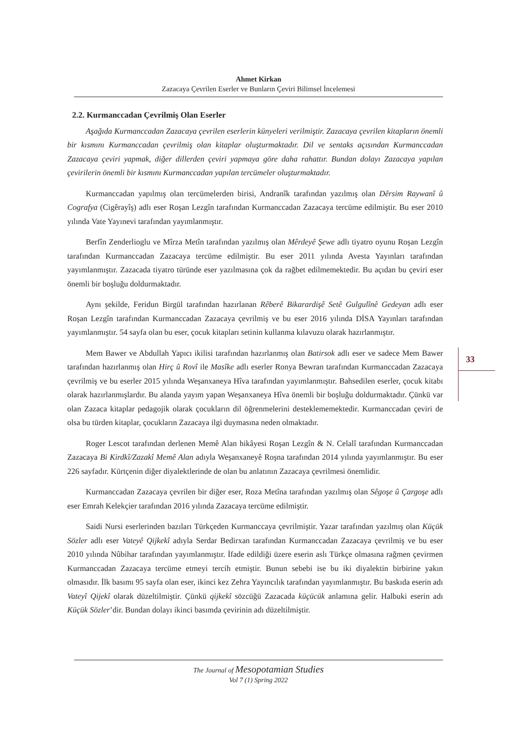Ahmet Kirkan
Zazacaya Çevrilen Eserler ve Bunların Çeviri Bilimsel İncelemesi
2.2. Kurmanccadan Çevrilmiş Olan Eserler
Aşağıda Kurmanccadan Zazacaya çevrilen eserlerin künyeleri verilmiştir. Zazacaya çevrilen kitapların önemli bir kısmını Kurmanccadan çevrilmiş olan kitaplar oluşturmaktadır. Dil ve sentaks açısından Kurmanccadan Zazacaya çeviri yapmak, diğer dillerden çeviri yapmaya göre daha rahattır. Bundan dolayı Zazacaya yapılan çevirilerin önemli bir kısmını Kurmanccadan yapılan tercümeler oluşturmaktadır.
Kurmanccadan yapılmış olan tercümelerden birisi, Andranîk tarafından yazılmış olan Dêrsim Raywanî û Cografya (Cigêrayîş) adlı eser Roşan Lezgîn tarafından Kurmanccadan Zazacaya tercüme edilmiştir. Bu eser 2010 yılında Vate Yayınevi tarafından yayımlanmıştır.
Berfîn Zenderlioglu ve Mîrza Metîn tarafından yazılmış olan Mêrdeyê Şewe adlı tiyatro oyunu Roşan Lezgîn tarafından Kurmanccadan Zazacaya tercüme edilmiştir. Bu eser 2011 yılında Avesta Yayınları tarafından yayımlanmıştır. Zazacada tiyatro türünde eser yazılmasına çok da rağbet edilmemektedir. Bu açıdan bu çeviri eser önemli bir boşluğu doldurmaktadır.
Aynı şekilde, Feridun Birgül tarafından hazırlanan Rêberê Bikarardişê Setê Gulgulînê Gedeyan adlı eser Roşan Lezgîn tarafından Kurmanccadan Zazacaya çevrilmiş ve bu eser 2016 yılında DİSA Yayınları tarafından yayımlanmıştır. 54 sayfa olan bu eser, çocuk kitapları setinin kullanma kılavuzu olarak hazırlanmıştır.
Mem Bawer ve Abdullah Yapıcı ikilisi tarafından hazırlanmış olan Batirsok adlı eser ve sadece Mem Bawer tarafından hazırlanmış olan Hirç û Rovî ile Masîke adlı eserler Ronya Bewran tarafından Kurmanccadan Zazacaya çevrilmiş ve bu eserler 2015 yılında Weşanxaneya Hîva tarafından yayımlanmıştır. Bahsedilen eserler, çocuk kitabı olarak hazırlanmışlardır. Bu alanda yayım yapan Weşanxaneya Hîva önemli bir boşluğu doldurmaktadır. Çünkü var olan Zazaca kitaplar pedagojik olarak çocukların dil öğrenmelerini desteklememektedir. Kurmanccadan çeviri de olsa bu türden kitaplar, çocukların Zazacaya ilgi duymasına neden olmaktadır.
Roger Lescot tarafından derlenen Memê Alan hikâyesi Roşan Lezgîn & N. Celalî tarafından Kurmanccadan Zazacaya Bi Kirdkî/Zazakî Memê Alan adıyla Weşanxaneyê Roşna tarafından 2014 yılında yayımlanmıştır. Bu eser 226 sayfadır. Kürtçenin diğer diyalektlerinde de olan bu anlatının Zazacaya çevrilmesi önemlidir.
Kurmanccadan Zazacaya çevrilen bir diğer eser, Roza Metîna tarafından yazılmış olan Sêgoşe û Çargoşe adlı eser Emrah Kelekçier tarafından 2016 yılında Zazacaya tercüme edilmiştir.
Saidi Nursi eserlerinden bazıları Türkçeden Kurmanccaya çevrilmiştir. Yazar tarafından yazılmış olan Küçük Sözler adlı eser Vateyê Qijkekî adıyla Serdar Bedirxan tarafından Kurmanccadan Zazacaya çevrilmiş ve bu eser 2010 yılında Nûbihar tarafından yayımlanmıştır. İfade edildiği üzere eserin aslı Türkçe olmasına rağmen çevirmen Kurmanccadan Zazacaya tercüme etmeyi tercih etmiştir. Bunun sebebi ise bu iki diyalektin birbirine yakın olmasıdır. İlk basımı 95 sayfa olan eser, ikinci kez Zehra Yayıncılık tarafından yayımlanmıştır. Bu baskıda eserin adı Vateyî Qijekî olarak düzeltilmiştir. Çünkü qijkekî sözcüğü Zazacada küçücük anlamına gelir. Halbuki eserin adı Küçük Sözler’dir. Bundan dolayı ikinci basımda çevirinin adı düzeltilmiştir.
33
The Journal of Mesopotamian Studies
Vol 7 (1) Spring 2022